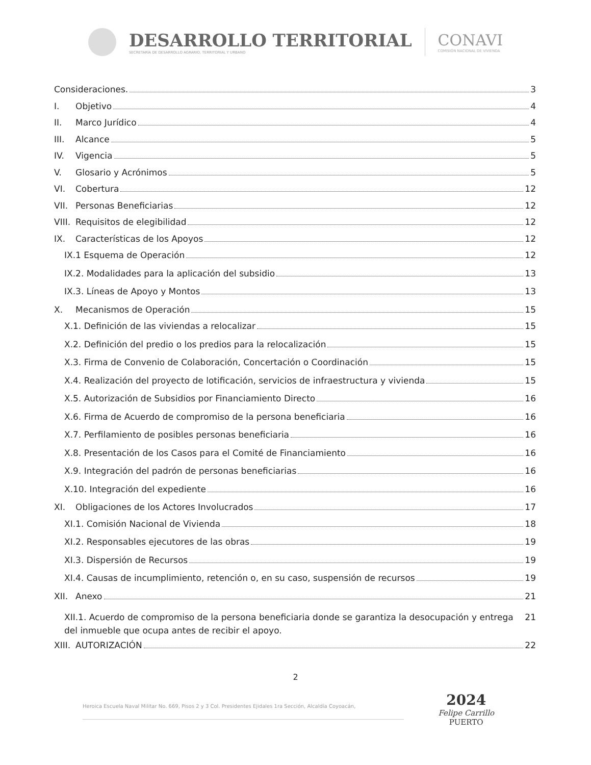DESARROLLO TERRITORIAL
SECRETARÍA DE DESARROLLO AGRARIO, TERRITORIAL Y URBANO
CONAVI
COMISIÓN NACIONAL DE VIVIENDA
Consideraciones. 3
I. Objetivo 4
II. Marco Jurídico 4
III. Alcance 5
IV. Vigencia 5
V. Glosario y Acrónimos 5
VI. Cobertura 12
VII. Personas Beneficiarias 12
VIII. Requisitos de elegibilidad 12
IX. Características de los Apoyos 12
IX.1 Esquema de Operación 12
IX.2. Modalidades para la aplicación del subsidio 13
IX.3. Líneas de Apoyo y Montos 13
X. Mecanismos de Operación 15
X.1. Definición de las viviendas a relocalizar 15
X.2. Definición del predio o los predios para la relocalización 15
X.3. Firma de Convenio de Colaboración, Concertación o Coordinación 15
X.4. Realización del proyecto de lotificación, servicios de infraestructura y vivienda 15
X.5. Autorización de Subsidios por Financiamiento Directo 16
X.6. Firma de Acuerdo de compromiso de la persona beneficiaria 16
X.7. Perfilamiento de posibles personas beneficiaria 16
X.8. Presentación de los Casos para el Comité de Financiamiento 16
X.9. Integración del padrón de personas beneficiarias 16
X.10. Integración del expediente 16
XI. Obligaciones de los Actores Involucrados 17
XI.1. Comisión Nacional de Vivienda 18
XI.2. Responsables ejecutores de las obras 19
XI.3. Dispersión de Recursos 19
XI.4. Causas de incumplimiento, retención o, en su caso, suspensión de recursos 19
XII. Anexo 21
XII.1. Acuerdo de compromiso de la persona beneficiaria donde se garantiza la desocupación y entrega del inmueble que ocupa antes de recibir el apoyo. 21
XIII. AUTORIZACIÓN 22
2
Heroica Escuela Naval Militar No. 669, Pisos 2 y 3 Col. Presidentes Ejidales 1ra Sección, Alcaldía Coyoacán,
2024
Felipe Carrillo
PUERTO